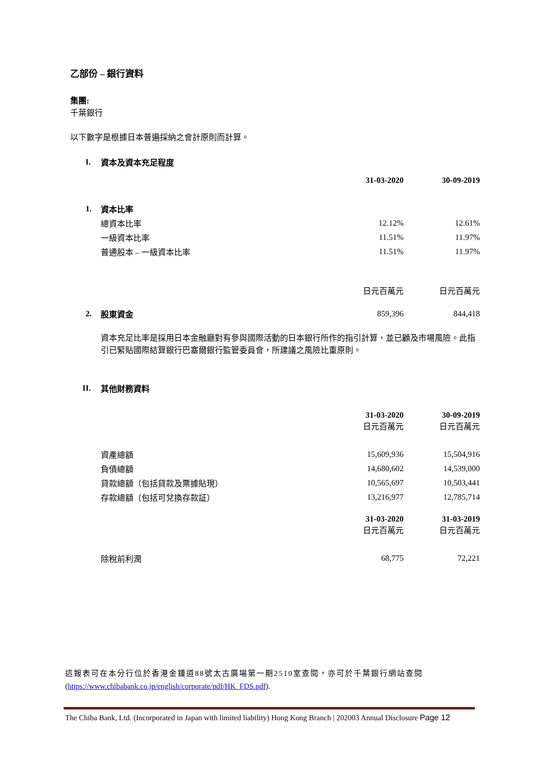乙部份 – 銀行資料
集團:
千葉銀行
以下數字是根據日本普遍採納之會計原則而計算。
| I. | 資本及資本充足程度 | | |
| | | 31-03-2020 | 30-09-2019 |
| 1. | 資本比率 | | |
| | 總資本比率 | 12.12% | 12.61% |
| | 一級資本比率 | 11.51% | 11.97% |
| | 普通股本 – 一級資本比率 | 11.51% | 11.97% |
| | | 日元百萬元 | 日元百萬元 |
| 2. | 股東資金 | 859,396 | 844,418 |
| | 資本充足比率是採用日本金融廳對有參與國際活動的日本銀行所作的指引計算，並已顧及市場風險。此指引已緊貼國際結算銀行巴塞爾銀行監管委員會，所建議之風險比重原則。 | | |
| II. | 其他財務資料 | | |
| | | 31-03-2020 日元百萬元 | 30-09-2019 日元百萬元 |
| | 資產總額 | 15,609,936 | 15,504,916 |
| | 負債總額 | 14,680,602 | 14,539,000 |
| | 貸款總額（包括貸款及票據貼現） | 10,565,697 | 10,503,441 |
| | 存款總額（包括可兌換存款証） | 13,216,977 | 12,785,714 |
| | | 31-03-2020 日元百萬元 | 31-03-2019 日元百萬元 |
| | 除稅前利潤 | 68,775 | 72,221 |
這報表可在本分行位於香港金鍾道88號太古廣場第一期2510室查閱，亦可於千葉銀行網站查閱 (https://www.chibabank.co.jp/english/corporate/pdf/HK_FDS.pdf).
The Chiba Bank, Ltd. (Incorporated in Japan with limited liability) Hong Kong Branch | 202003 Annual Disclosure Page 12